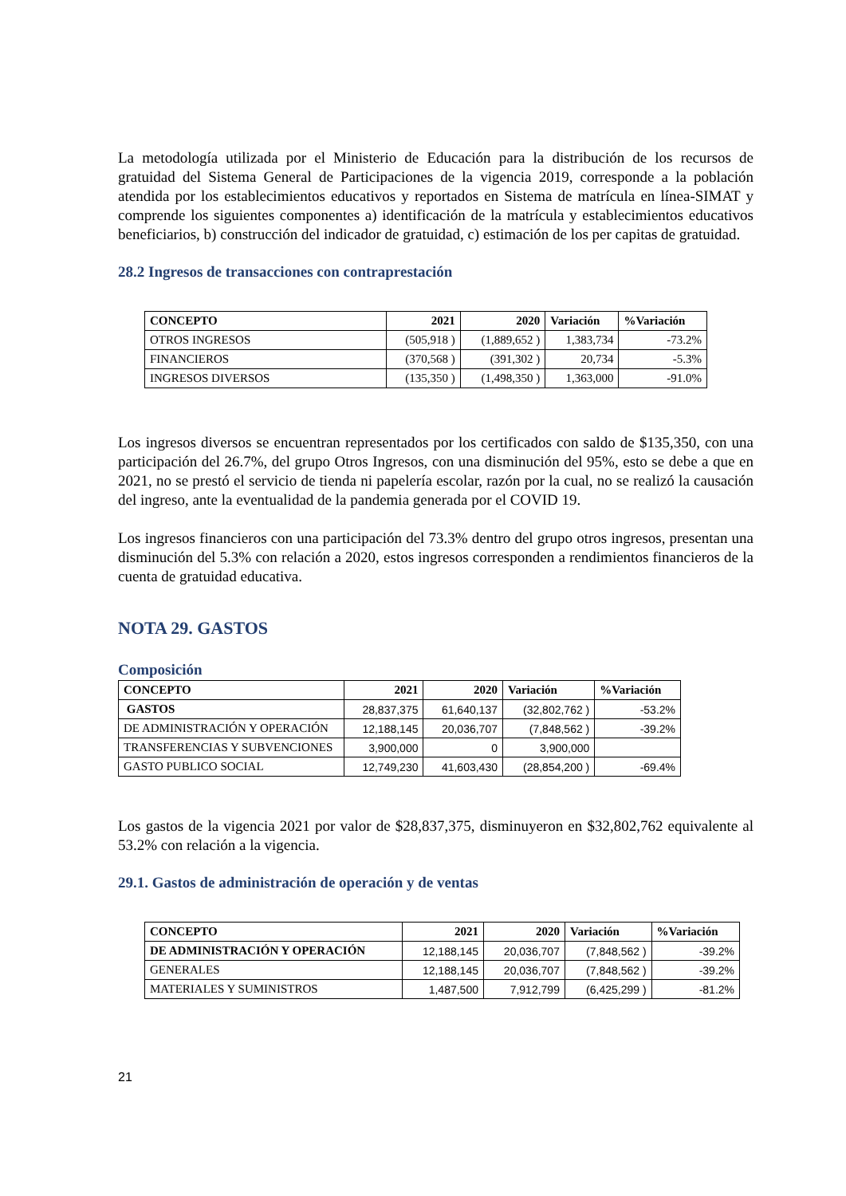La metodología utilizada por el Ministerio de Educación para la distribución de los recursos de gratuidad del Sistema General de Participaciones de la vigencia 2019, corresponde a la población atendida por los establecimientos educativos y reportados en Sistema de matrícula en línea-SIMAT y comprende los siguientes componentes a) identificación de la matrícula y establecimientos educativos beneficiarios, b) construcción del indicador de gratuidad, c) estimación de los per capitas de gratuidad.
28.2 Ingresos de transacciones con contraprestación
| CONCEPTO | 2021 | 2020 | Variación | %Variación |
| --- | --- | --- | --- | --- |
| OTROS INGRESOS | (505,918 ) | (1,889,652 ) | 1,383,734 | -73.2% |
| FINANCIEROS | (370,568 ) | (391,302 ) | 20,734 | -5.3% |
| INGRESOS DIVERSOS | (135,350 ) | (1,498,350 ) | 1,363,000 | -91.0% |
Los ingresos diversos se encuentran representados por los certificados con saldo de $135,350, con una participación del 26.7%, del grupo Otros Ingresos, con una disminución del 95%, esto se debe a que en 2021, no se prestó el servicio de tienda ni papelería escolar, razón por la cual, no se realizó la causación del ingreso, ante la eventualidad de la pandemia generada por el COVID 19.
Los ingresos financieros con una participación del 73.3% dentro del grupo otros ingresos, presentan una disminución del 5.3% con relación a 2020, estos ingresos corresponden a rendimientos financieros de la cuenta de gratuidad educativa.
NOTA 29. GASTOS
Composición
| CONCEPTO | 2021 | 2020 | Variación | %Variación |
| --- | --- | --- | --- | --- |
| GASTOS | 28,837,375 | 61,640,137 | (32,802,762 ) | -53.2% |
| DE ADMINISTRACIÓN Y OPERACIÓN | 12,188,145 | 20,036,707 | (7,848,562 ) | -39.2% |
| TRANSFERENCIAS Y SUBVENCIONES | 3,900,000 | 0 | 3,900,000 | |
| GASTO PUBLICO SOCIAL | 12,749,230 | 41,603,430 | (28,854,200 ) | -69.4% |
Los gastos de la vigencia 2021 por valor de $28,837,375, disminuyeron en $32,802,762 equivalente al 53.2% con relación a la vigencia.
29.1. Gastos de administración de operación y de ventas
| CONCEPTO | 2021 | 2020 | Variación | %Variación |
| --- | --- | --- | --- | --- |
| DE ADMINISTRACIÓN Y OPERACIÓN | 12,188,145 | 20,036,707 | (7,848,562 ) | -39.2% |
| GENERALES | 12,188,145 | 20,036,707 | (7,848,562 ) | -39.2% |
| MATERIALES Y SUMINISTROS | 1,487,500 | 7,912,799 | (6,425,299 ) | -81.2% |
21